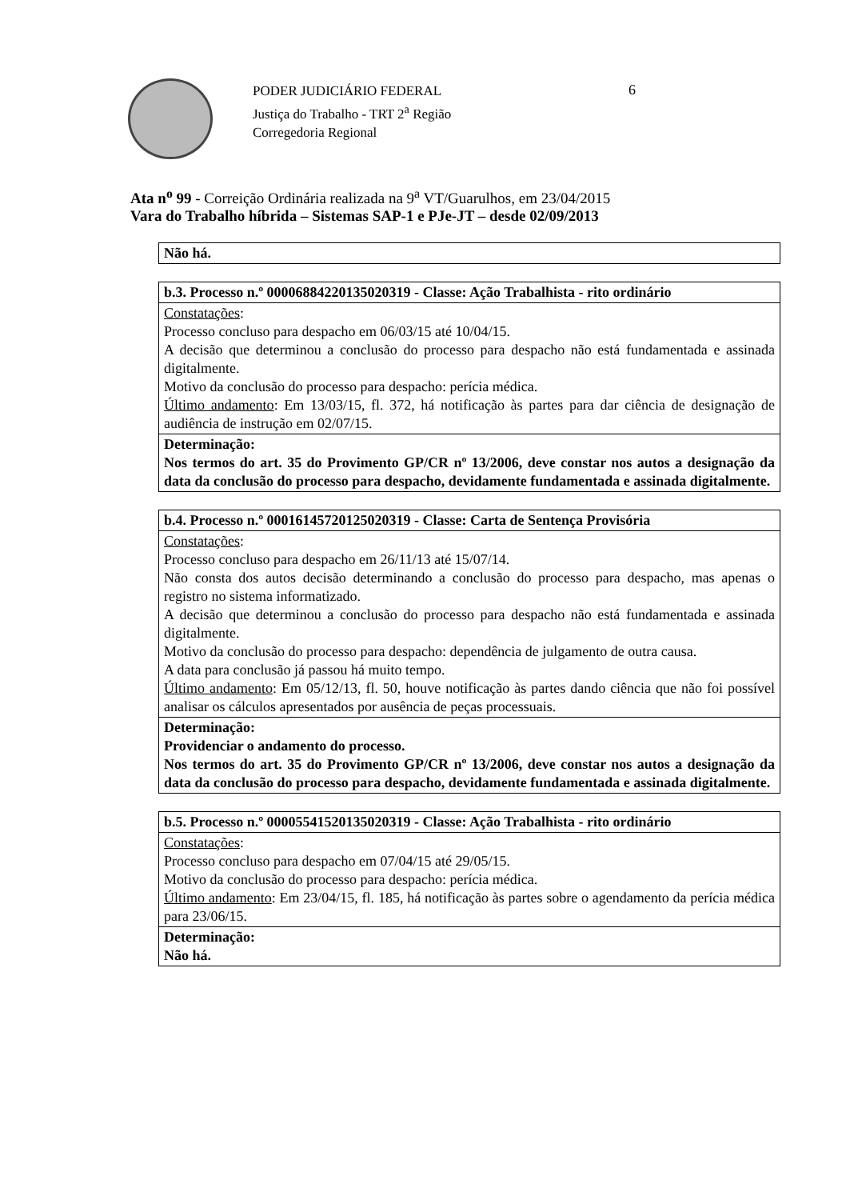PODER JUDICIÁRIO FEDERAL
Justiça do Trabalho - TRT 2<sup>a</sup> Região
Corregedoria Regional
6
Ata n<sup>o</sup> 99 - Correição Ordinária realizada na 9<sup>a</sup> VT/Guarulhos, em 23/04/2015
Vara do Trabalho híbrida – Sistemas SAP-1 e PJe-JT – desde 02/09/2013
| Não há. |
| b.3. Processo n.º 00006884220135020319 - Classe: Ação Trabalhista - rito ordinário |
| Constatações : Processo concluso para despacho em 06/03/15 até 10/04/15. A decisão que determinou a conclusão do processo para despacho não está fundamentada e assinada digitalmente. Motivo da conclusão do processo para despacho: perícia médica. Último andamento : Em 13/03/15, fl. 372, há notificação às partes para dar ciência de designação de audiência de instrução em 02/07/15. |
| Determinação: Nos termos do art. 35 do Provimento GP/CR nº 13/2006, deve constar nos autos a designação da data da conclusão do processo para despacho, devidamente fundamentada e assinada digitalmente. |
| b.4. Processo n.º 00016145720125020319 - Classe: Carta de Sentença Provisória |
| Constatações : Processo concluso para despacho em 26/11/13 até 15/07/14. Não consta dos autos decisão determinando a conclusão do processo para despacho, mas apenas o registro no sistema informatizado. A decisão que determinou a conclusão do processo para despacho não está fundamentada e assinada digitalmente. Motivo da conclusão do processo para despacho: dependência de julgamento de outra causa. A data para conclusão já passou há muito tempo. Último andamento : Em 05/12/13, fl. 50, houve notificação às partes dando ciência que não foi possível analisar os cálculos apresentados por ausência de peças processuais. |
| Determinação: Providenciar o andamento do processo. Nos termos do art. 35 do Provimento GP/CR nº 13/2006, deve constar nos autos a designação da data da conclusão do processo para despacho, devidamente fundamentada e assinada digitalmente. |
| b.5. Processo n.º 00005541520135020319 - Classe: Ação Trabalhista - rito ordinário |
| Constatações : Processo concluso para despacho em 07/04/15 até 29/05/15. Motivo da conclusão do processo para despacho: perícia médica. Último andamento : Em 23/04/15, fl. 185, há notificação às partes sobre o agendamento da perícia médica para 23/06/15. |
| Determinação: Não há. |